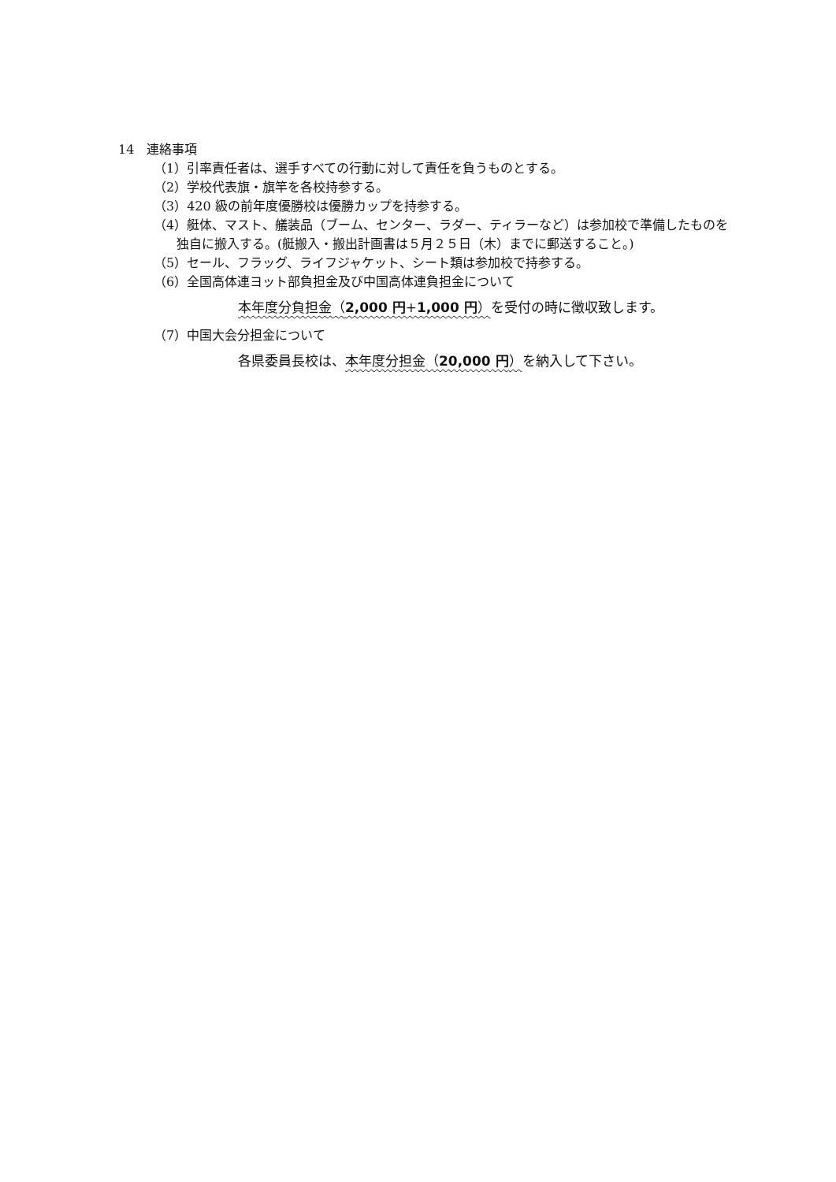14　連絡事項
（1）引率責任者は、選手すべての行動に対して責任を負うものとする。
（2）学校代表旗・旗竿を各校持参する。
（3）420 級の前年度優勝校は優勝カップを持参する。
（4）艇体、マスト、艤装品（ブーム、センター、ラダー、ティラーなど）は参加校で準備したものを独自に搬入する。(艇搬入・搬出計画書は５月２５日（木）までに郵送すること。)
（5）セール、フラッグ、ライフジャケット、シート類は参加校で持参する。
（6）全国高体連ヨット部負担金及び中国高体連負担金について
本年度分負担金（2,000 円+1,000 円）を受付の時に徴収致します。
（7）中国大会分担金について
各県委員長校は、本年度分担金（20,000 円）を納入して下さい。